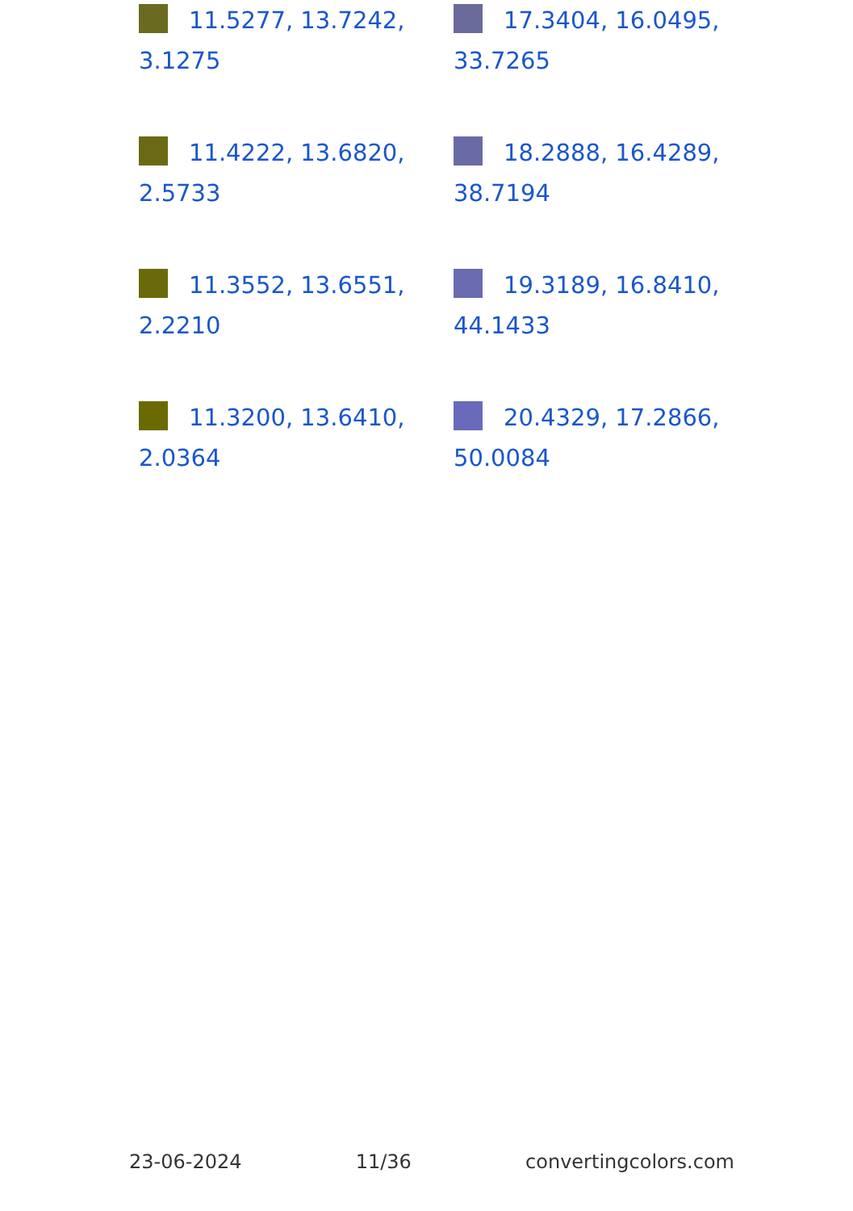11.5277, 13.7242, 3.1275
17.3404, 16.0495, 33.7265
11.4222, 13.6820, 2.5733
18.2888, 16.4289, 38.7194
11.3552, 13.6551, 2.2210
19.3189, 16.8410, 44.1433
11.3200, 13.6410, 2.0364
20.4329, 17.2866, 50.0084
23-06-2024 11/36 convertingcolors.com